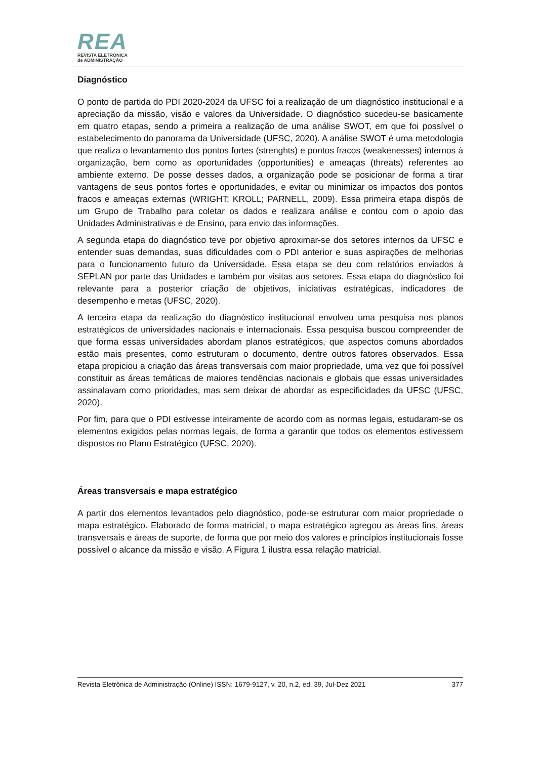REA
REVISTA ELETRÔNICA
de ADMINISTRAÇÃO
Diagnóstico
O ponto de partida do PDI 2020-2024 da UFSC foi a realização de um diagnóstico institucional e a apreciação da missão, visão e valores da Universidade. O diagnóstico sucedeu-se basicamente em quatro etapas, sendo a primeira a realização de uma análise SWOT, em que foi possível o estabelecimento do panorama da Universidade (UFSC, 2020). A análise SWOT é uma metodologia que realiza o levantamento dos pontos fortes (strenghts) e pontos fracos (weakenesses) internos à organização, bem como as oportunidades (opportunities) e ameaças (threats) referentes ao ambiente externo. De posse desses dados, a organização pode se posicionar de forma a tirar vantagens de seus pontos fortes e oportunidades, e evitar ou minimizar os impactos dos pontos fracos e ameaças externas (WRIGHT; KROLL; PARNELL, 2009). Essa primeira etapa dispôs de um Grupo de Trabalho para coletar os dados e realizara análise e contou com o apoio das Unidades Administrativas e de Ensino, para envio das informações.
A segunda etapa do diagnóstico teve por objetivo aproximar-se dos setores internos da UFSC e entender suas demandas, suas dificuldades com o PDI anterior e suas aspirações de melhorias para o funcionamento futuro da Universidade. Essa etapa se deu com relatórios enviados à SEPLAN por parte das Unidades e também por visitas aos setores. Essa etapa do diagnóstico foi relevante para a posterior criação de objetivos, iniciativas estratégicas, indicadores de desempenho e metas (UFSC, 2020).
A terceira etapa da realização do diagnóstico institucional envolveu uma pesquisa nos planos estratégicos de universidades nacionais e internacionais. Essa pesquisa buscou compreender de que forma essas universidades abordam planos estratégicos, que aspectos comuns abordados estão mais presentes, como estruturam o documento, dentre outros fatores observados. Essa etapa propiciou a criação das áreas transversais com maior propriedade, uma vez que foi possível constituir as áreas temáticas de maiores tendências nacionais e globais que essas universidades assinalavam como prioridades, mas sem deixar de abordar as especificidades da UFSC (UFSC, 2020).
Por fim, para que o PDI estivesse inteiramente de acordo com as normas legais, estudaram-se os elementos exigidos pelas normas legais, de forma a garantir que todos os elementos estivessem dispostos no Plano Estratégico (UFSC, 2020).
Áreas transversais e mapa estratégico
A partir dos elementos levantados pelo diagnóstico, pode-se estruturar com maior propriedade o mapa estratégico. Elaborado de forma matricial, o mapa estratégico agregou as áreas fins, áreas transversais e áreas de suporte, de forma que por meio dos valores e princípios institucionais fosse possível o alcance da missão e visão. A Figura 1 ilustra essa relação matricial.
Revista Eletrônica de Administração (Online) ISSN: 1679-9127, v. 20, n.2, ed. 39, Jul-Dez 2021 377